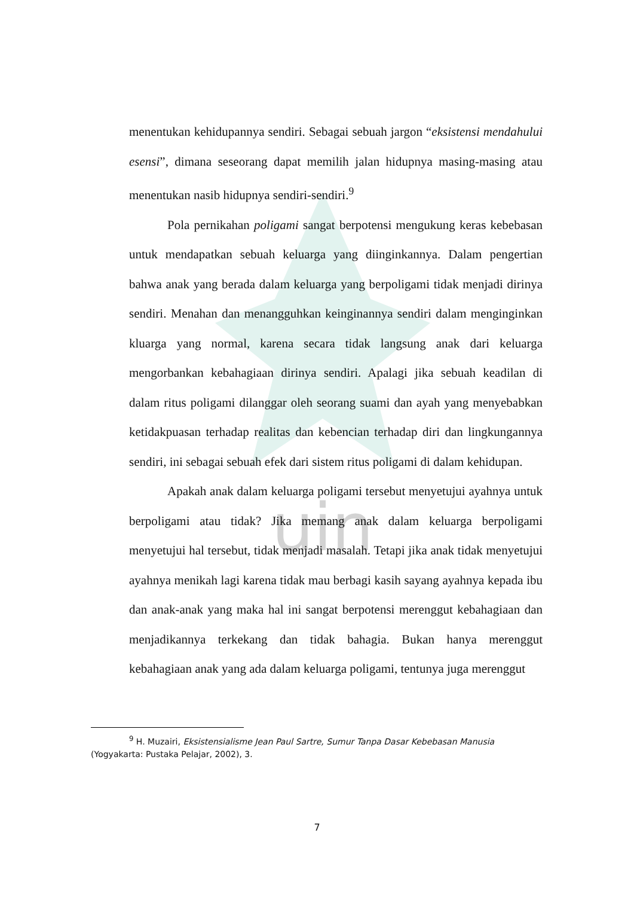uin
menentukan kehidupannya sendiri. Sebagai sebuah jargon “eksistensi mendahului esensi”, dimana seseorang dapat memilih jalan hidupnya masing-masing atau menentukan nasib hidupnya sendiri-sendiri.<sup>9</sup>
Pola pernikahan poligami sangat berpotensi mengukung keras kebebasan untuk mendapatkan sebuah keluarga yang diinginkannya. Dalam pengertian bahwa anak yang berada dalam keluarga yang berpoligami tidak menjadi dirinya sendiri. Menahan dan menangguhkan keinginannya sendiri dalam menginginkan kluarga yang normal, karena secara tidak langsung anak dari keluarga mengorbankan kebahagiaan dirinya sendiri. Apalagi jika sebuah keadilan di dalam ritus poligami dilanggar oleh seorang suami dan ayah yang menyebabkan ketidakpuasan terhadap realitas dan kebencian terhadap diri dan lingkungannya sendiri, ini sebagai sebuah efek dari sistem ritus poligami di dalam kehidupan.
Apakah anak dalam keluarga poligami tersebut menyetujui ayahnya untuk berpoligami atau tidak? Jika memang anak dalam keluarga berpoligami menyetujui hal tersebut, tidak menjadi masalah. Tetapi jika anak tidak menyetujui ayahnya menikah lagi karena tidak mau berbagi kasih sayang ayahnya kepada ibu dan anak-anak yang maka hal ini sangat berpotensi merenggut kebahagiaan dan menjadikannya terkekang dan tidak bahagia. Bukan hanya merenggut kebahagiaan anak yang ada dalam keluarga poligami, tentunya juga merenggut
<sup>9</sup> H. Muzairi, Eksistensialisme Jean Paul Sartre, Sumur Tanpa Dasar Kebebasan Manusia (Yogyakarta: Pustaka Pelajar, 2002), 3.
7